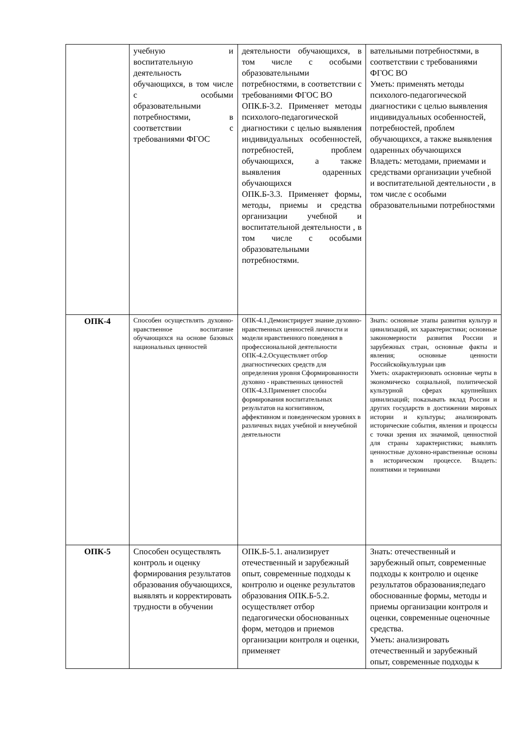| | учебную и воспитательную деятельность обучающихся, в том числе с особыми образовательными потребностями, в соответствии с требованиями ФГОС | деятельности обучающихся, в том числе с особыми образовательными потребностями, в соответствии с требованиями ФГОС ВО ОПК.Б-3.2. Применяет методы психолого-педагогической диагностики с целью выявления индивидуальных особенностей, потребностей, проблем обучающихся, а также выявления одаренных обучающихся ОПК.Б-3.3. Применяет формы, методы, приемы и средства организации учебной и воспитательной деятельности , в том числе с особыми образовательными потребностями. | вательными потребностями, в соответствии с требованиями ФГОС ВО Уметь: применять методы психолого-педагогической диагностики с целью выявления индивидуальных особенностей, потребностей, проблем обучающихся, а также выявления одаренных обучающихся Владеть: методами, приемами и средствами организации учебной и воспитательной деятельности , в том числе с особыми образовательными потребностями |
| ОПК-4 | Способен осуществлять духовно-нравственное воспитание обучающихся на основе базовых национальных ценностей | ОПК-4.1.Демонстрирует знание духовно-нравственных ценностей личности и модели нравственного поведения в профессиональной деятельности ОПК-4.2.Осуществляет отбор диагностических средств для определения уровня Сформированности духовно - нравственных ценностей ОПК-4.3.Применяет способы формирования воспитательных результатов на когнитивном, аффективном и поведенческом уровнях в различных видах учебной и внеучебной деятельности | Знать: основные этапы развития культур и цивилизаций, их характеристики; основные закономерности развития России и зарубежных стран, основные факты и явления; основные ценности Российскойкультурыи цив Уметь: охарактеризовать основные черты в экономическо социальной, политической культурной сферах крупнейших цивилизаций; показывать вклад России и других государств в достижении мировых истории и культуры; анализировать исторические события, явления и процессы с точки зрения их значимой, ценностной для страны характеристики; выявлять ценностные духовно-нравственные основы в историческом процессе. Владеть: понятиями и терминами |
| ОПК-5 | Способен осуществлять контроль и оценку формирования результатов образования обучающихся, выявлять и корректировать трудности в обучении | ОПК.Б-5.1. анализирует отечественный и зарубежный опыт, современные подходы к контролю и оценке результатов образования ОПК.Б-5.2. осуществляет отбор педагогически обоснованных форм, методов и приемов организации контроля и оценки, применяет | Знать: отечественный и зарубежный опыт, современные подходы к контролю и оценке результатов образования;педаго обоснованные формы, методы и приемы организации контроля и оценки, современные оценочные средства. Уметь: анализировать отечественный и зарубежный опыт, современные подходы к |